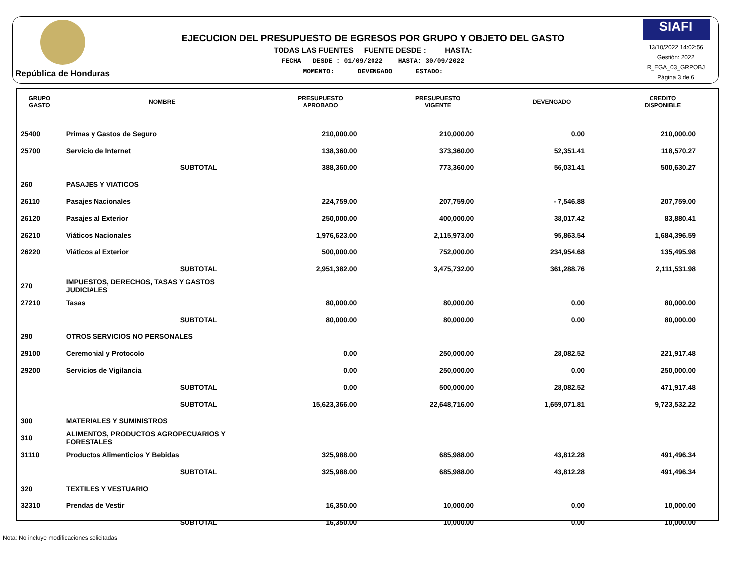República de Honduras
EJECUCION DEL PRESUPUESTO DE EGRESOS POR GRUPO Y OBJETO DEL GASTO
TODAS LAS FUENTES FUENTE DESDE : HASTA:
FECHA DESDE : 01/09/2022 HASTA: 30/09/2022
MOMENTO: DEVENGADO ESTADO:
SIAFI
13/10/2022 14:02:56
Gestión: 2022
R_EGA_03_GRPOBJ
Página 3 de 6
| GRUPO GASTO | NOMBRE | PRESUPUESTO APROBADO | PRESUPUESTO VIGENTE | DEVENGADO | CREDITO DISPONIBLE |
| --- | --- | --- | --- | --- | --- |
| 25400 | Primas y Gastos de Seguro | 210,000.00 | 210,000.00 | 0.00 | 210,000.00 |
| 25700 | Servicio de Internet | 138,360.00 | 373,360.00 | 52,351.41 | 118,570.27 |
| | SUBTOTAL | 388,360.00 | 773,360.00 | 56,031.41 | 500,630.27 |
| 260 | PASAJES Y VIATICOS | | | | |
| 26110 | Pasajes Nacionales | 224,759.00 | 207,759.00 | - 7,546.88 | 207,759.00 |
| 26120 | Pasajes al Exterior | 250,000.00 | 400,000.00 | 38,017.42 | 83,880.41 |
| 26210 | Viáticos Nacionales | 1,976,623.00 | 2,115,973.00 | 95,863.54 | 1,684,396.59 |
| 26220 | Viáticos al Exterior | 500,000.00 | 752,000.00 | 234,954.68 | 135,495.98 |
| | SUBTOTAL | 2,951,382.00 | 3,475,732.00 | 361,288.76 | 2,111,531.98 |
| 270 | IMPUESTOS, DERECHOS, TASAS Y GASTOS JUDICIALES | | | | |
| 27210 | Tasas | 80,000.00 | 80,000.00 | 0.00 | 80,000.00 |
| | SUBTOTAL | 80,000.00 | 80,000.00 | 0.00 | 80,000.00 |
| 290 | OTROS SERVICIOS NO PERSONALES | | | | |
| 29100 | Ceremonial y Protocolo | 0.00 | 250,000.00 | 28,082.52 | 221,917.48 |
| 29200 | Servicios de Vigilancia | 0.00 | 250,000.00 | 0.00 | 250,000.00 |
| | SUBTOTAL | 0.00 | 500,000.00 | 28,082.52 | 471,917.48 |
| | SUBTOTAL | 15,623,366.00 | 22,648,716.00 | 1,659,071.81 | 9,723,532.22 |
| 300 | MATERIALES Y SUMINISTROS | | | | |
| 310 | ALIMENTOS, PRODUCTOS AGROPECUARIOS Y FORESTALES | | | | |
| 31110 | Productos Alimenticios Y Bebidas | 325,988.00 | 685,988.00 | 43,812.28 | 491,496.34 |
| | SUBTOTAL | 325,988.00 | 685,988.00 | 43,812.28 | 491,496.34 |
| 320 | TEXTILES Y VESTUARIO | | | | |
| 32310 | Prendas de Vestir | 16,350.00 | 10,000.00 | 0.00 | 10,000.00 |
| | SUBTOTAL | 16,350.00 | 10,000.00 | 0.00 | 10,000.00 |
Nota: No incluye modificaciones solicitadas